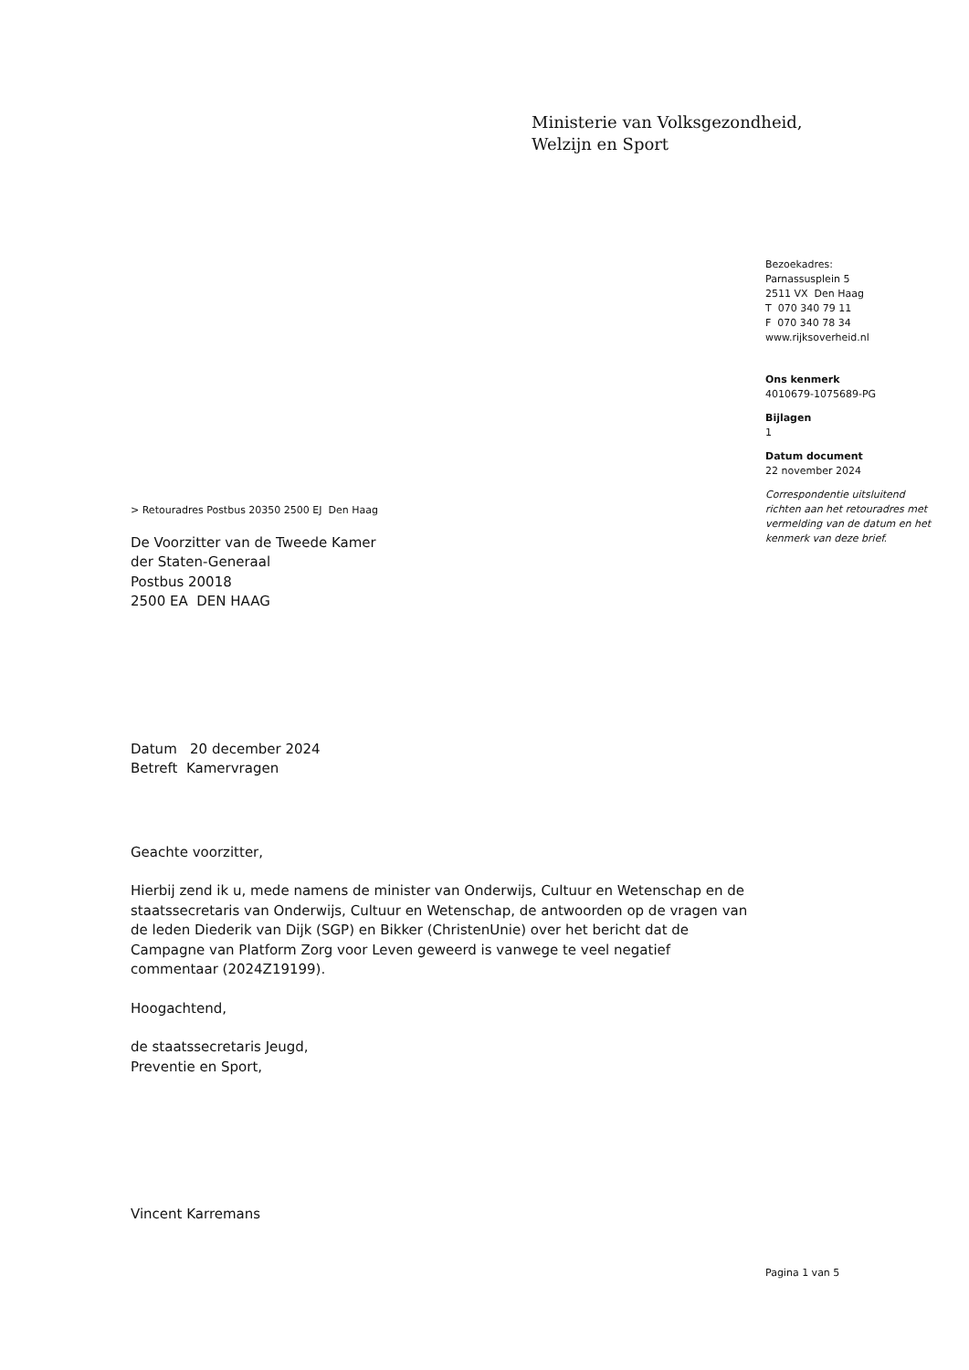Ministerie van Volksgezondheid,
Welzijn en Sport
Bezoekadres:
Parnassusplein 5
2511 VX Den Haag
T 070 340 79 11
F 070 340 78 34
www.rijksoverheid.nl
Ons kenmerk
4010679-1075689-PG
Bijlagen
1
Datum document
22 november 2024
Correspondentie uitsluitend richten aan het retouradres met vermelding van de datum en het kenmerk van deze brief.
> Retouradres Postbus 20350 2500 EJ Den Haag
De Voorzitter van de Tweede Kamer
der Staten-Generaal
Postbus 20018
2500 EA DEN HAAG
Datum 20 december 2024
Betreft Kamervragen
Geachte voorzitter,
Hierbij zend ik u, mede namens de minister van Onderwijs, Cultuur en Wetenschap en de staatssecretaris van Onderwijs, Cultuur en Wetenschap, de antwoorden op de vragen van de leden Diederik van Dijk (SGP) en Bikker (ChristenUnie) over het bericht dat de Campagne van Platform Zorg voor Leven geweerd is vanwege te veel negatief commentaar (2024Z19199).
Hoogachtend,
de staatssecretaris Jeugd,
Preventie en Sport,
Vincent Karremans
Pagina 1 van 5